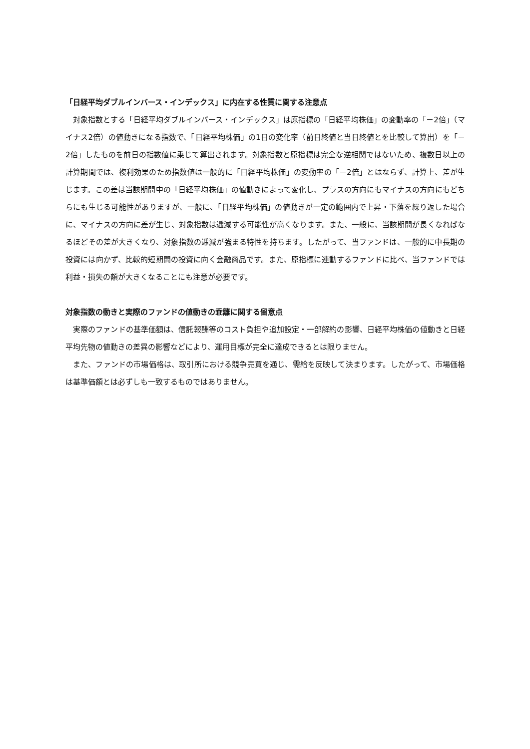「日経平均ダブルインバース・インデックス」に内在する性質に関する注意点
対象指数とする「日経平均ダブルインバース・インデックス」は原指標の「日経平均株価」の変動率の「－2倍」（マイナス2倍）の値動きになる指数で、「日経平均株価」の1日の変化率（前日終値と当日終値とを比較して算出）を「－2倍」したものを前日の指数値に乗じて算出されます。対象指数と原指標は完全な逆相関ではないため、複数日以上の計算期間では、複利効果のため指数値は一般的に「日経平均株価」の変動率の「－2倍」とはならず、計算上、差が生じます。この差は当該期間中の「日経平均株価」の値動きによって変化し、プラスの方向にもマイナスの方向にもどちらにも生じる可能性がありますが、一般に、「日経平均株価」の値動きが一定の範囲内で上昇・下落を繰り返した場合に、マイナスの方向に差が生じ、対象指数は逓減する可能性が高くなります。また、一般に、当該期間が長くなればなるほどその差が大きくなり、対象指数の逓減が強まる特性を持ちます。したがって、当ファンドは、一般的に中長期の投資には向かず、比較的短期間の投資に向く金融商品です。また、原指標に連動するファンドに比べ、当ファンドでは利益・損失の額が大きくなることにも注意が必要です。
対象指数の動きと実際のファンドの値動きの乖離に関する留意点
実際のファンドの基準価額は、信託報酬等のコスト負担や追加設定・一部解約の影響、日経平均株価の値動きと日経平均先物の値動きの差異の影響などにより、運用目標が完全に達成できるとは限りません。
また、ファンドの市場価格は、取引所における競争売買を通じ、需給を反映して決まります。したがって、市場価格は基準価額とは必ずしも一致するものではありません。